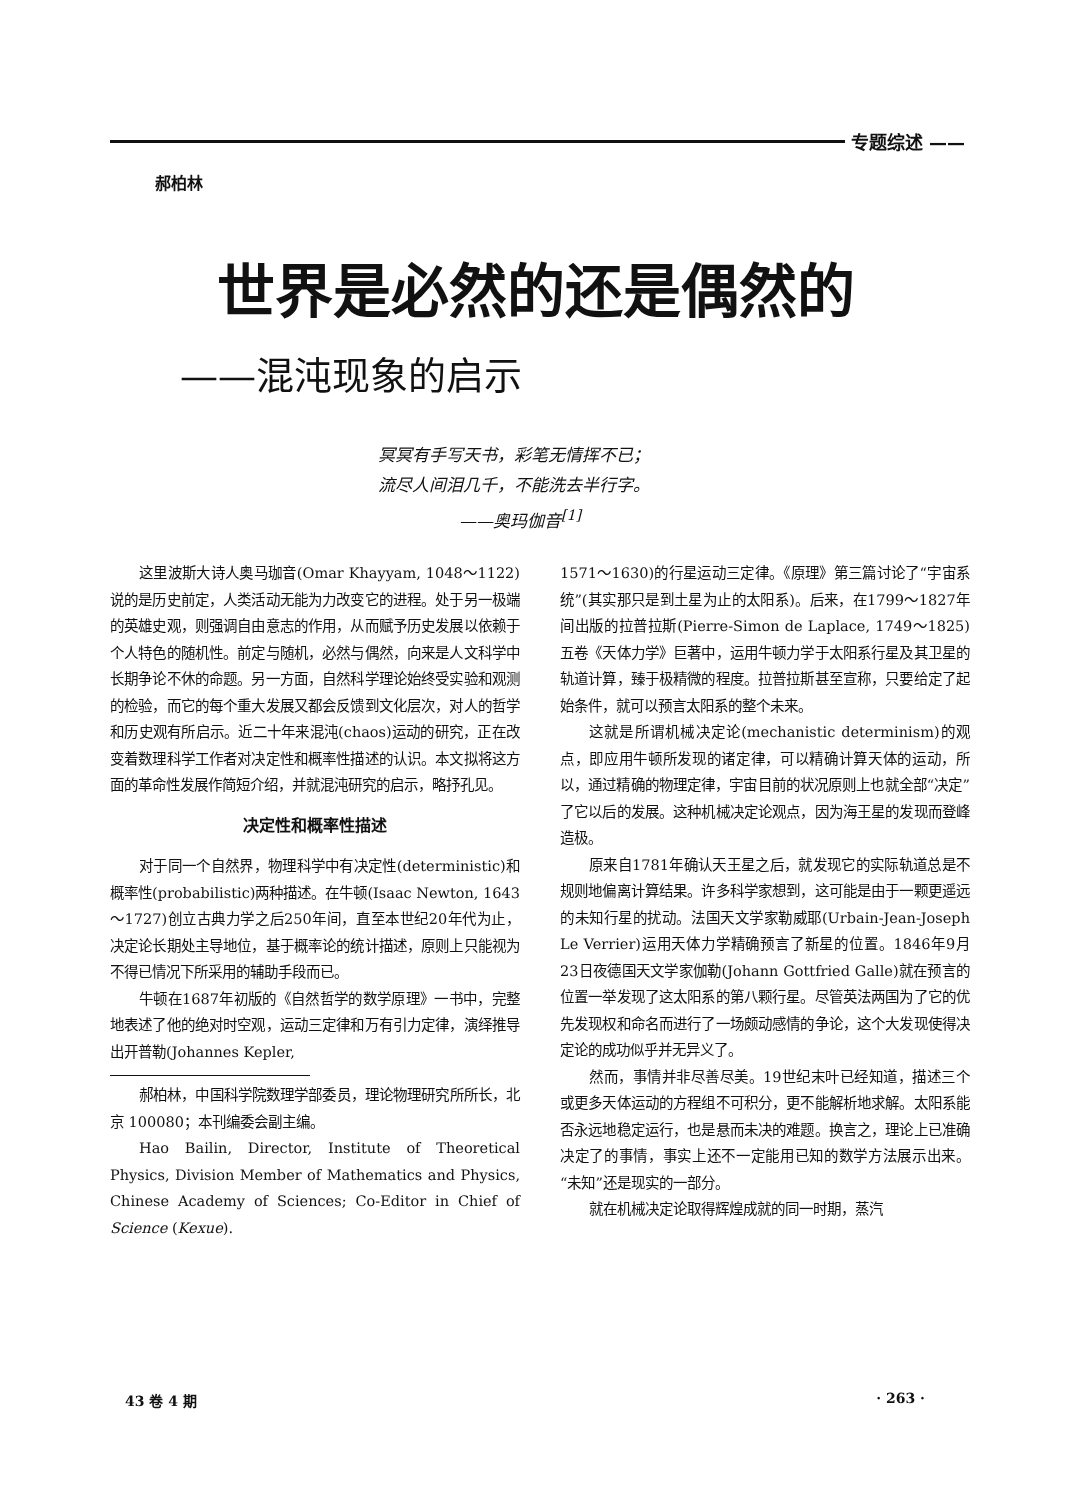专题综述 ——
郝柏林
世界是必然的还是偶然的
——混沌现象的启示
冥冥有手写天书，彩笔无情挥不已；
流尽人间泪几千，不能洗去半行字。
——奥玛伽音<sup>[1]</sup>
这里波斯大诗人奥马珈音(Omar Khayyam, 1048～1122)说的是历史前定，人类活动无能为力改变它的进程。处于另一极端的英雄史观，则强调自由意志的作用，从而赋予历史发展以依赖于个人特色的随机性。前定与随机，必然与偶然，向来是人文科学中长期争论不休的命题。另一方面，自然科学理论始终受实验和观测的检验，而它的每个重大发展又都会反馈到文化层次，对人的哲学和历史观有所启示。近二十年来混沌(chaos)运动的研究，正在改变着数理科学工作者对决定性和概率性描述的认识。本文拟将这方面的革命性发展作简短介绍，并就混沌研究的启示，略抒孔见。
决定性和概率性描述
对于同一个自然界，物理科学中有决定性(deterministic)和概率性(probabilistic)两种描述。在牛顿(Isaac Newton, 1643～1727)创立古典力学之后250年间，直至本世纪20年代为止，决定论长期处主导地位，基于概率论的统计描述，原则上只能视为不得已情况下所采用的辅助手段而已。
牛顿在1687年初版的《自然哲学的数学原理》一书中，完整地表述了他的绝对时空观，运动三定律和万有引力定律，演绎推导出开普勒(Johannes Kepler,
郝柏林，中国科学院数理学部委员，理论物理研究所所长，北京 100080；本刊编委会副主编。
Hao Bailin, Director, Institute of Theoretical Physics, Division Member of Mathematics and Physics, Chinese Academy of Sciences; Co-Editor in Chief of Science (Kexue).
1571～1630)的行星运动三定律。《原理》第三篇讨论了“宇宙系统”(其实那只是到土星为止的太阳系)。后来，在1799～1827年间出版的拉普拉斯(Pierre-Simon de Laplace, 1749～1825)五卷《天体力学》巨著中，运用牛顿力学于太阳系行星及其卫星的轨道计算，臻于极精微的程度。拉普拉斯甚至宣称，只要给定了起始条件，就可以预言太阳系的整个未来。
这就是所谓机械决定论(mechanistic determinism)的观点，即应用牛顿所发现的诸定律，可以精确计算天体的运动，所以，通过精确的物理定律，宇宙目前的状况原则上也就全部“决定”了它以后的发展。这种机械决定论观点，因为海王星的发现而登峰造极。
原来自1781年确认天王星之后，就发现它的实际轨道总是不规则地偏离计算结果。许多科学家想到，这可能是由于一颗更遥远的未知行星的扰动。法国天文学家勒威耶(Urbain-Jean-Joseph Le Verrier)运用天体力学精确预言了新星的位置。1846年9月23日夜德国天文学家伽勒(Johann Gottfried Galle)就在预言的位置一举发现了这太阳系的第八颗行星。尽管英法两国为了它的优先发现权和命名而进行了一场颇动感情的争论，这个大发现使得决定论的成功似乎并无异义了。
然而，事情并非尽善尽美。19世纪末叶已经知道，描述三个或更多天体运动的方程组不可积分，更不能解析地求解。太阳系能否永远地稳定运行，也是悬而未决的难题。换言之，理论上已准确决定了的事情，事实上还不一定能用已知的数学方法展示出来。“未知”还是现实的一部分。
就在机械决定论取得辉煌成就的同一时期，蒸汽
43 卷 4 期 · 263 ·